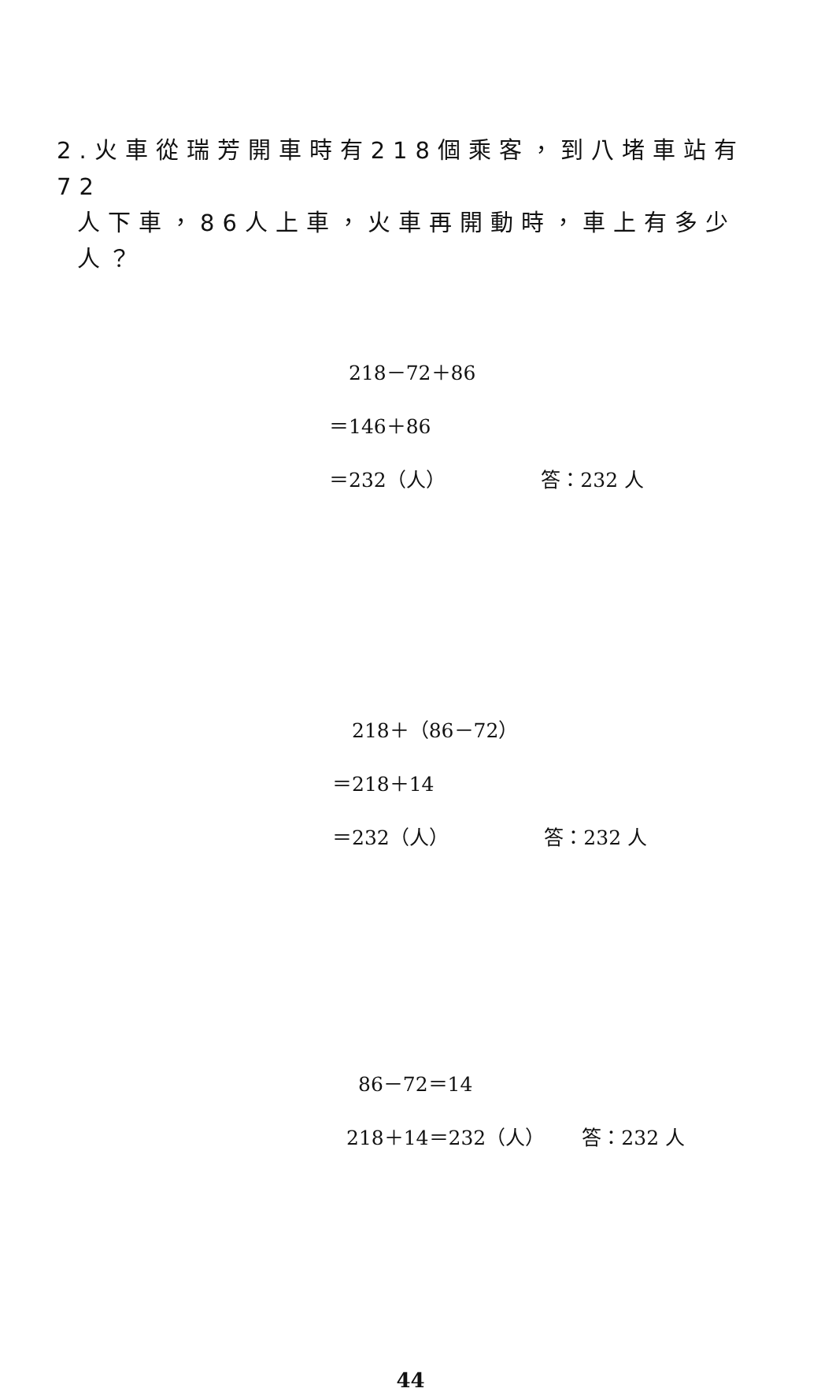2.火車從瑞芳開車時有218個乘客，到八堵車站有72
人下車，86人上車，火車再開動時，車上有多少人？
218－72＋86
＝146＋86
＝232（人） 答：232 人
218＋（86－72）
＝218＋14
＝232（人） 答：232 人
86－72＝14
218＋14＝232（人） 答：232 人
44